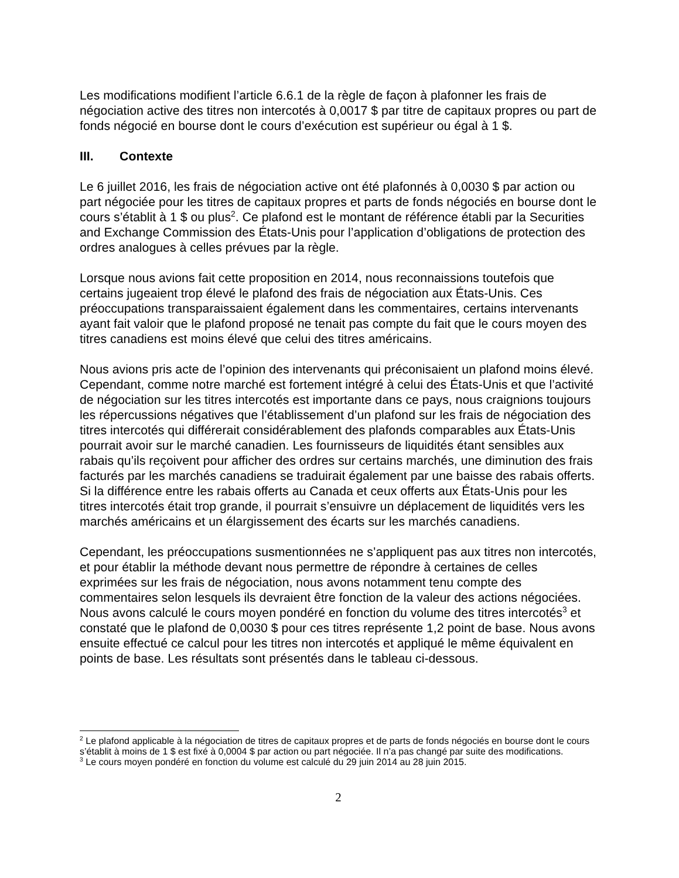Les modifications modifient l’article 6.6.1 de la règle de façon à plafonner les frais de négociation active des titres non intercotés à 0,0017 $ par titre de capitaux propres ou part de fonds négocié en bourse dont le cours d’exécution est supérieur ou égal à 1 $.
III. Contexte
Le 6 juillet 2016, les frais de négociation active ont été plafonnés à 0,0030 $ par action ou part négociée pour les titres de capitaux propres et parts de fonds négociés en bourse dont le cours s’établit à 1 $ ou plus<sup>2</sup>. Ce plafond est le montant de référence établi par la Securities and Exchange Commission des États-Unis pour l’application d’obligations de protection des ordres analogues à celles prévues par la règle.
Lorsque nous avions fait cette proposition en 2014, nous reconnaissions toutefois que certains jugeaient trop élevé le plafond des frais de négociation aux États-Unis. Ces préoccupations transparaissaient également dans les commentaires, certains intervenants ayant fait valoir que le plafond proposé ne tenait pas compte du fait que le cours moyen des titres canadiens est moins élevé que celui des titres américains.
Nous avions pris acte de l’opinion des intervenants qui préconisaient un plafond moins élevé. Cependant, comme notre marché est fortement intégré à celui des États-Unis et que l’activité de négociation sur les titres intercotés est importante dans ce pays, nous craignions toujours les répercussions négatives que l’établissement d’un plafond sur les frais de négociation des titres intercotés qui différerait considérablement des plafonds comparables aux États-Unis pourrait avoir sur le marché canadien. Les fournisseurs de liquidités étant sensibles aux rabais qu’ils reçoivent pour afficher des ordres sur certains marchés, une diminution des frais facturés par les marchés canadiens se traduirait également par une baisse des rabais offerts. Si la différence entre les rabais offerts au Canada et ceux offerts aux États-Unis pour les titres intercotés était trop grande, il pourrait s’ensuivre un déplacement de liquidités vers les marchés américains et un élargissement des écarts sur les marchés canadiens.
Cependant, les préoccupations susmentionnées ne s’appliquent pas aux titres non intercotés, et pour établir la méthode devant nous permettre de répondre à certaines de celles exprimées sur les frais de négociation, nous avons notamment tenu compte des commentaires selon lesquels ils devraient être fonction de la valeur des actions négociées. Nous avons calculé le cours moyen pondéré en fonction du volume des titres intercotés<sup>3</sup> et constaté que le plafond de 0,0030 $ pour ces titres représente 1,2 point de base. Nous avons ensuite effectué ce calcul pour les titres non intercotés et appliqué le même équivalent en points de base. Les résultats sont présentés dans le tableau ci-dessous.
<sup>2</sup> Le plafond applicable à la négociation de titres de capitaux propres et de parts de fonds négociés en bourse dont le cours s’établit à moins de 1 $ est fixé à 0,0004 $ par action ou part négociée. Il n’a pas changé par suite des modifications.
<sup>3</sup> Le cours moyen pondéré en fonction du volume est calculé du 29 juin 2014 au 28 juin 2015.
2